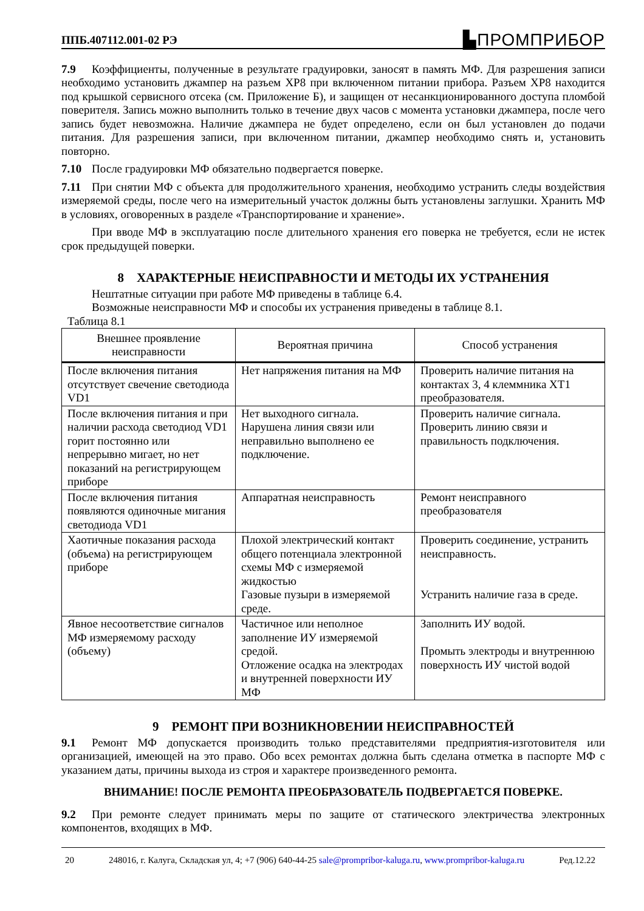ППБ.407112.001-02 РЭ ▙ПРОМПРИБОР
7.9 Коэффициенты, полученные в результате градуировки, заносят в память МФ. Для разрешения записи необходимо установить джампер на разъем XP8 при включенном питании прибора. Разъем XP8 находится под крышкой сервисного отсека (см. Приложение Б), и защищен от несанкционированного доступа пломбой поверителя. Запись можно выполнить только в течение двух часов с момента установки джампера, после чего запись будет невозможна. Наличие джампера не будет определено, если он был установлен до подачи питания. Для разрешения записи, при включенном питании, джампер необходимо снять и, установить повторно.
7.10 После градуировки МФ обязательно подвергается поверке.
7.11 При снятии МФ с объекта для продолжительного хранения, необходимо устранить следы воздействия измеряемой среды, после чего на измерительный участок должны быть установлены заглушки. Хранить МФ в условиях, оговоренных в разделе «Транспортирование и хранение».
При вводе МФ в эксплуатацию после длительного хранения его поверка не требуется, если не истек срок предыдущей поверки.
8 ХАРАКТЕРНЫЕ НЕИСПРАВНОСТИ И МЕТОДЫ ИХ УСТРАНЕНИЯ
Нештатные ситуации при работе МФ приведены в таблице 6.4.
Возможные неисправности МФ и способы их устранения приведены в таблице 8.1.
Таблица 8.1
| Внешнее проявление неисправности | Вероятная причина | Способ устранения |
| --- | --- | --- |
| После включения питания отсутствует свечение светодиода VD1 | Нет напряжения питания на МФ | Проверить наличие питания на контактах 3, 4 клеммника XT1 преобразователя. |
| После включения питания и при наличии расхода светодиод VD1 горит постоянно или непрерывно мигает, но нет показаний на регистрирующем приборе | Нет выходного сигнала. Нарушена линия связи или неправильно выполнено ее подключение. | Проверить наличие сигнала. Проверить линию связи и правильность подключения. |
| После включения питания появляются одиночные мигания светодиода VD1 | Аппаратная неисправность | Ремонт неисправного преобразователя |
| Хаотичные показания расхода (объема) на регистрирующем приборе | Плохой электрический контакт общего потенциала электронной схемы МФ с измеряемой жидкостью Газовые пузыри в измеряемой среде. | Проверить соединение, устранить неисправность. Устранить наличие газа в среде. |
| Явное несоответствие сигналов МФ измеряемому расходу (объему) | Частичное или неполное заполнение ИУ измеряемой средой. Отложение осадка на электродах и внутренней поверхности ИУ МФ | Заполнить ИУ водой. Промыть электроды и внутреннюю поверхность ИУ чистой водой |
9 РЕМОНТ ПРИ ВОЗНИКНОВЕНИИ НЕИСПРАВНОСТЕЙ
9.1 Ремонт МФ допускается производить только представителями предприятия-изготовителя или организацией, имеющей на это право. Обо всех ремонтах должна быть сделана отметка в паспорте МФ с указанием даты, причины выхода из строя и характере произведенного ремонта.
ВНИМАНИЕ! ПОСЛЕ РЕМОНТА ПРЕОБРАЗОВАТЕЛЬ ПОДВЕРГАЕТСЯ ПОВЕРКЕ.
9.2 При ремонте следует принимать меры по защите от статического электричества электронных компонентов, входящих в МФ.
20 248016, г. Калуга, Складская ул, 4; +7 (906) 640-44-25 sale@prompribor-kaluga.ru, www.prompribor-kaluga.ru Ред.12.22